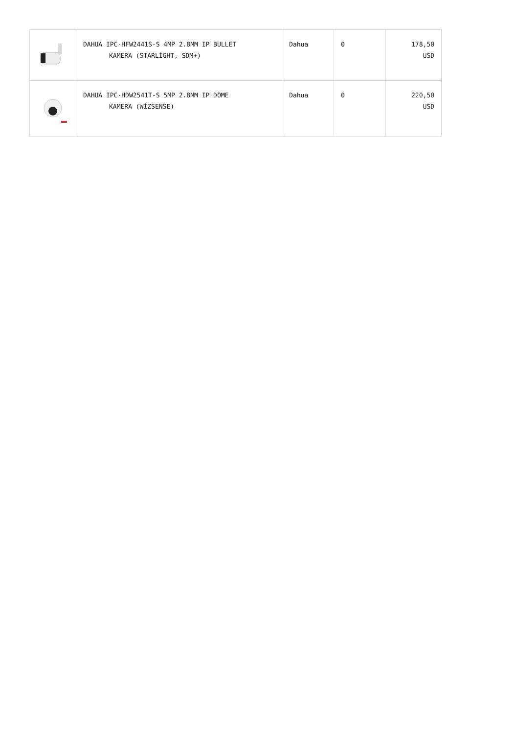| | DAHUA IPC-HFW2441S-S 4MP 2.8MM IP BULLET KAMERA (STARLİGHT, SDM+) | Dahua | 0 | 178,50 USD |
| | DAHUA IPC-HDW2541T-S 5MP 2.8MM IP DOME KAMERA (WİZSENSE) | Dahua | 0 | 220,50 USD |